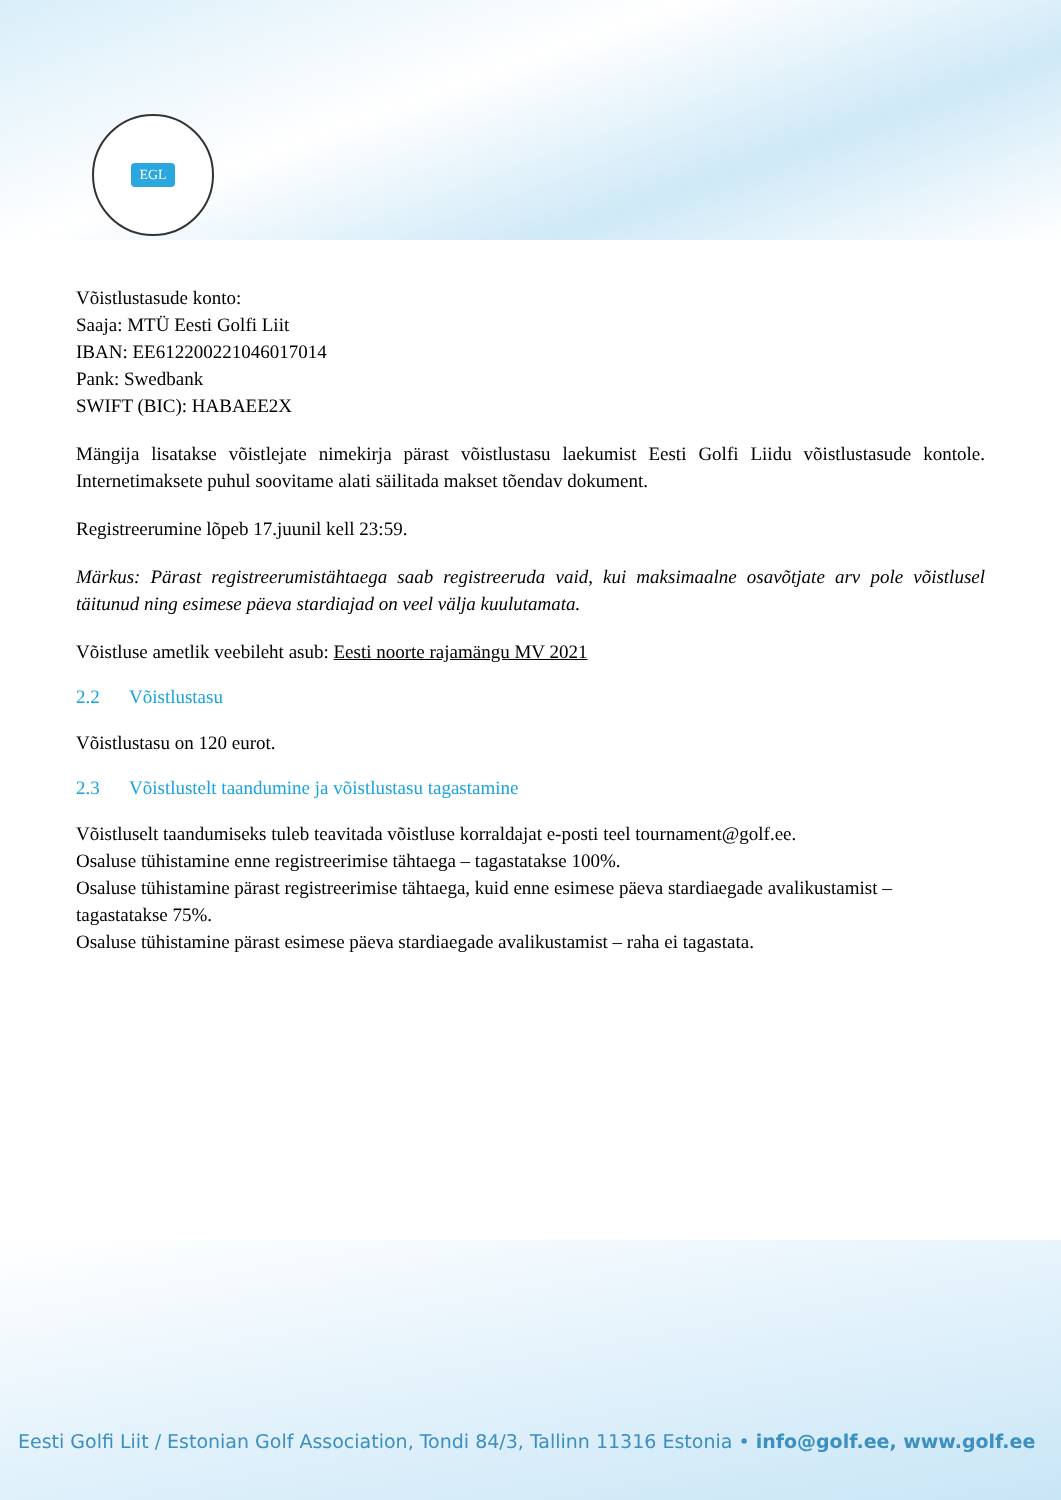EGL
Võistlustasude konto:
Saaja: MTÜ Eesti Golfi Liit
IBAN: EE612200221046017014
Pank: Swedbank
SWIFT (BIC): HABAEE2X
Mängija lisatakse võistlejate nimekirja pärast võistlustasu laekumist Eesti Golfi Liidu võistlustasude kontole. Internetimaksete puhul soovitame alati säilitada makset tõendav dokument.
Registreerumine lõpeb 17.juunil kell 23:59.
Märkus: Pärast registreerumistähtaega saab registreeruda vaid, kui maksimaalne osavõtjate arv pole võistlusel täitunud ning esimese päeva stardiajad on veel välja kuulutamata.
Võistluse ametlik veebileht asub: Eesti noorte rajamängu MV 2021
2.2 Võistlustasu
Võistlustasu on 120 eurot.
2.3 Võistlustelt taandumine ja võistlustasu tagastamine
Võistluselt taandumiseks tuleb teavitada võistluse korraldajat e-posti teel tournament@golf.ee.
Osaluse tühistamine enne registreerimise tähtaega – tagastatakse 100%.
Osaluse tühistamine pärast registreerimise tähtaega, kuid enne esimese päeva stardiaegade avalikustamist – tagastatakse 75%.
Osaluse tühistamine pärast esimese päeva stardiaegade avalikustamist – raha ei tagastata.
Eesti Golfi Liit / Estonian Golf Association, Tondi 84/3, Tallinn 11316 Estonia • info@golf.ee, www.golf.ee